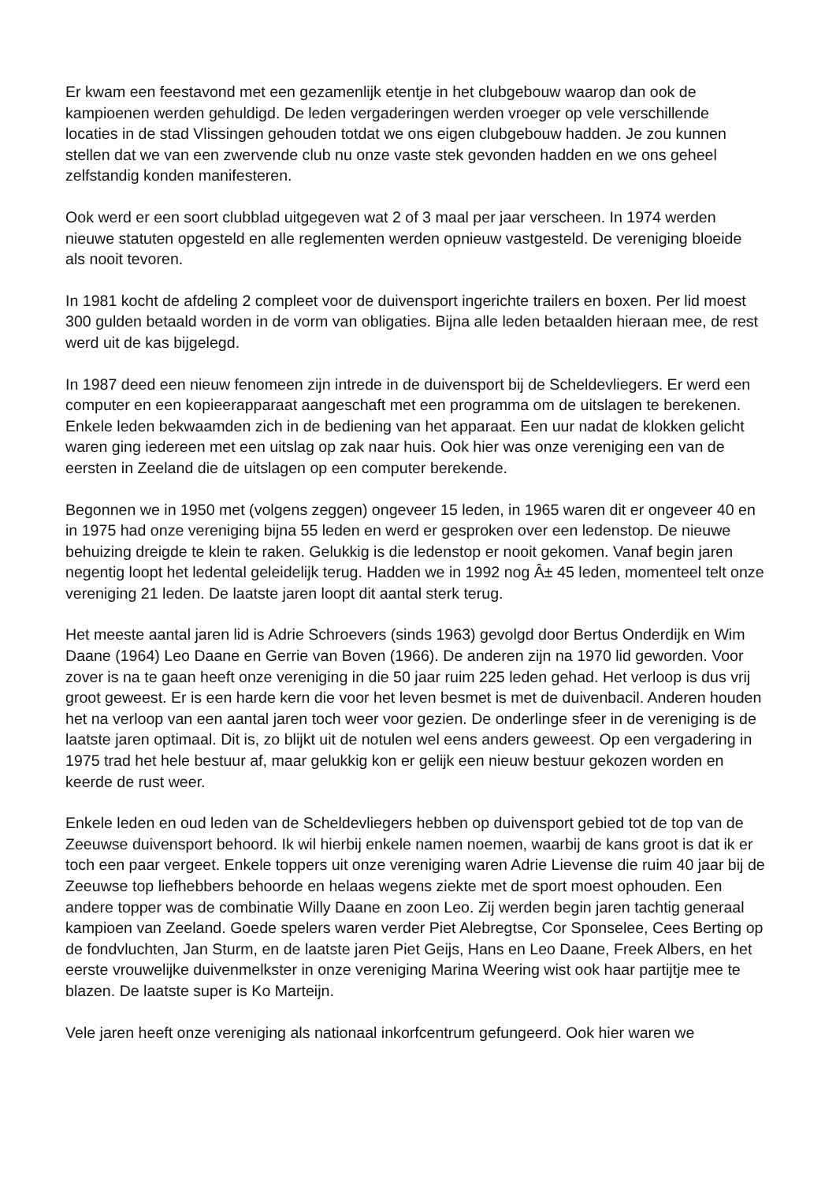Er kwam een feestavond met een gezamenlijk etentje in het clubgebouw waarop dan ook de kampioenen werden gehuldigd. De leden vergaderingen werden vroeger op vele verschillende locaties in de stad Vlissingen gehouden totdat we ons eigen clubgebouw hadden. Je zou kunnen stellen dat we van een zwervende club nu onze vaste stek gevonden hadden en we ons geheel zelfstandig konden manifesteren.
Ook werd er een soort clubblad uitgegeven wat 2 of 3 maal per jaar verscheen. In 1974 werden nieuwe statuten opgesteld en alle reglementen werden opnieuw vastgesteld. De vereniging bloeide als nooit tevoren.
In 1981 kocht de afdeling 2 compleet voor de duivensport ingerichte trailers en boxen. Per lid moest 300 gulden betaald worden in de vorm van obligaties. Bijna alle leden betaalden hieraan mee, de rest werd uit de kas bijgelegd.
In 1987 deed een nieuw fenomeen zijn intrede in de duivensport bij de Scheldevliegers. Er werd een computer en een kopieerapparaat aangeschaft met een programma om de uitslagen te berekenen. Enkele leden bekwaamden zich in de bediening van het apparaat. Een uur nadat de klokken gelicht waren ging iedereen met een uitslag op zak naar huis. Ook hier was onze vereniging een van de eersten in Zeeland die de uitslagen op een computer berekende.
Begonnen we in 1950 met (volgens zeggen) ongeveer 15 leden, in 1965 waren dit er ongeveer 40 en in 1975 had onze vereniging bijna 55 leden en werd er gesproken over een ledenstop. De nieuwe behuizing dreigde te klein te raken. Gelukkig is die ledenstop er nooit gekomen. Vanaf begin jaren negentig loopt het ledental geleidelijk terug. Hadden we in 1992 nog Â± 45 leden, momenteel telt onze vereniging 21 leden. De laatste jaren loopt dit aantal sterk terug.
Het meeste aantal jaren lid is Adrie Schroevers (sinds 1963) gevolgd door Bertus Onderdijk en Wim Daane (1964) Leo Daane en Gerrie van Boven (1966). De anderen zijn na 1970 lid geworden. Voor zover is na te gaan heeft onze vereniging in die 50 jaar ruim 225 leden gehad. Het verloop is dus vrij groot geweest. Er is een harde kern die voor het leven besmet is met de duivenbacil. Anderen houden het na verloop van een aantal jaren toch weer voor gezien. De onderlinge sfeer in de vereniging is de laatste jaren optimaal. Dit is, zo blijkt uit de notulen wel eens anders geweest. Op een vergadering in 1975 trad het hele bestuur af, maar gelukkig kon er gelijk een nieuw bestuur gekozen worden en keerde de rust weer.
Enkele leden en oud leden van de Scheldevliegers hebben op duivensport gebied tot de top van de Zeeuwse duivensport behoord. Ik wil hierbij enkele namen noemen, waarbij de kans groot is dat ik er toch een paar vergeet. Enkele toppers uit onze vereniging waren Adrie Lievense die ruim 40 jaar bij de Zeeuwse top liefhebbers behoorde en helaas wegens ziekte met de sport moest ophouden. Een andere topper was de combinatie Willy Daane en zoon Leo. Zij werden begin jaren tachtig generaal kampioen van Zeeland. Goede spelers waren verder Piet Alebregtse, Cor Sponselee, Cees Berting op de fondvluchten, Jan Sturm, en de laatste jaren Piet Geijs, Hans en Leo Daane, Freek Albers, en het eerste vrouwelijke duivenmelkster in onze vereniging Marina Weering wist ook haar partijtje mee te blazen. De laatste super is Ko Marteijn.
Vele jaren heeft onze vereniging als nationaal inkorfcentrum gefungeerd. Ook hier waren we